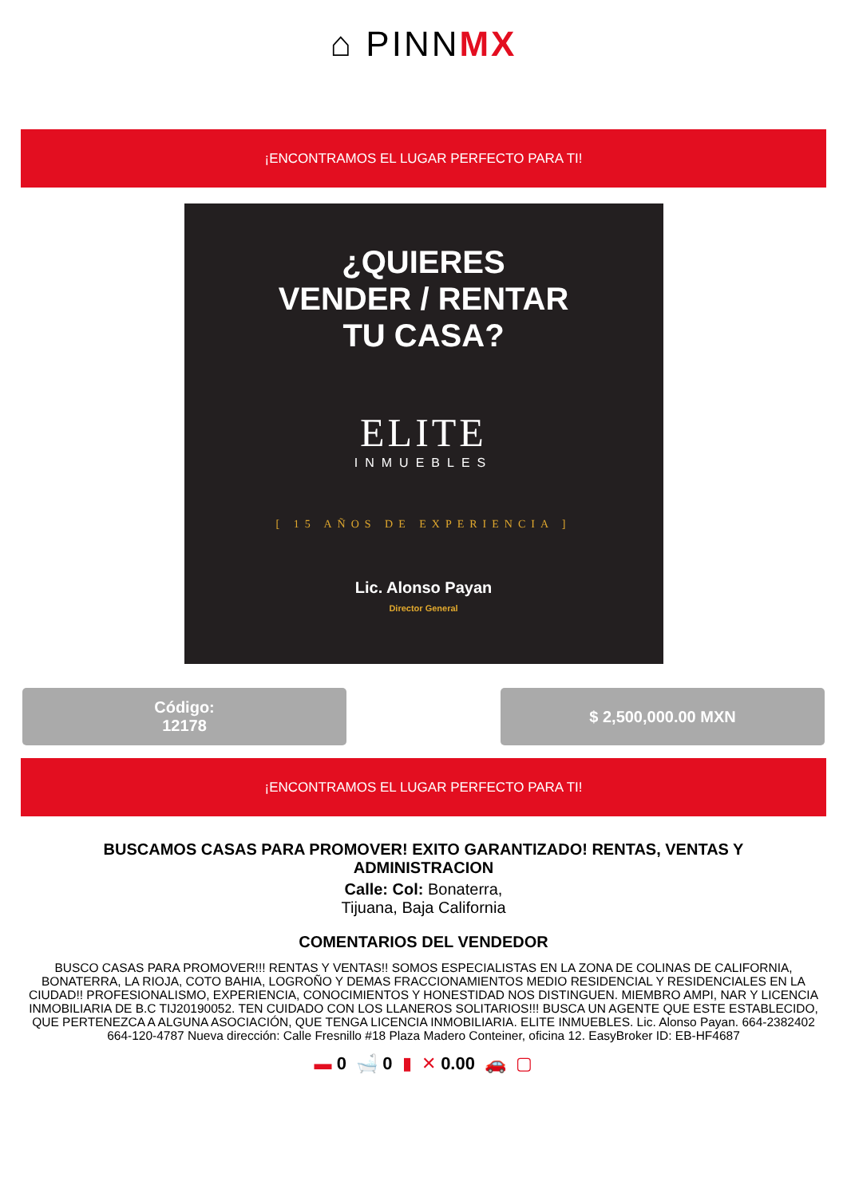⌂ PINNMX
¡ENCONTRAMOS EL LUGAR PERFECTO PARA TI!
¿QUIERES
VENDER / RENTAR
TU CASA?
ELITE
INMUEBLES
[ 15 AÑOS DE EXPERIENCIA ]
Lic. Alonso Payan
Director General
Código:
12178
$ 2,500,000.00 MXN
¡ENCONTRAMOS EL LUGAR PERFECTO PARA TI!
BUSCAMOS CASAS PARA PROMOVER! EXITO GARANTIZADO! RENTAS, VENTAS Y ADMINISTRACION
Calle: Col: Bonaterra,
Tijuana, Baja California
COMENTARIOS DEL VENDEDOR
BUSCO CASAS PARA PROMOVER!!! RENTAS Y VENTAS!! SOMOS ESPECIALISTAS EN LA ZONA DE COLINAS DE CALIFORNIA, BONATERRA, LA RIOJA, COTO BAHIA, LOGROÑO Y DEMAS FRACCIONAMIENTOS MEDIO RESIDENCIAL Y RESIDENCIALES EN LA CIUDAD!! PROFESIONALISMO, EXPERIENCIA, CONOCIMIENTOS Y HONESTIDAD NOS DISTINGUEN. MIEMBRO AMPI, NAR Y LICENCIA INMOBILIARIA DE B.C TIJ20190052. TEN CUIDADO CON LOS LLANEROS SOLITARIOS!!! BUSCA UN AGENTE QUE ESTE ESTABLECIDO, QUE PERTENEZCA A ALGUNA ASOCIACIÓN, QUE TENGA LICENCIA INMOBILIARIA. ELITE INMUEBLES. Lic. Alonso Payan. 664-2382402 664-120-4787 Nueva dirección: Calle Fresnillo #18 Plaza Madero Conteiner, oficina 12. EasyBroker ID: EB-HF4687
▬ 0 🛁 0 ▮ ✕ 0.00 🚗 ▢